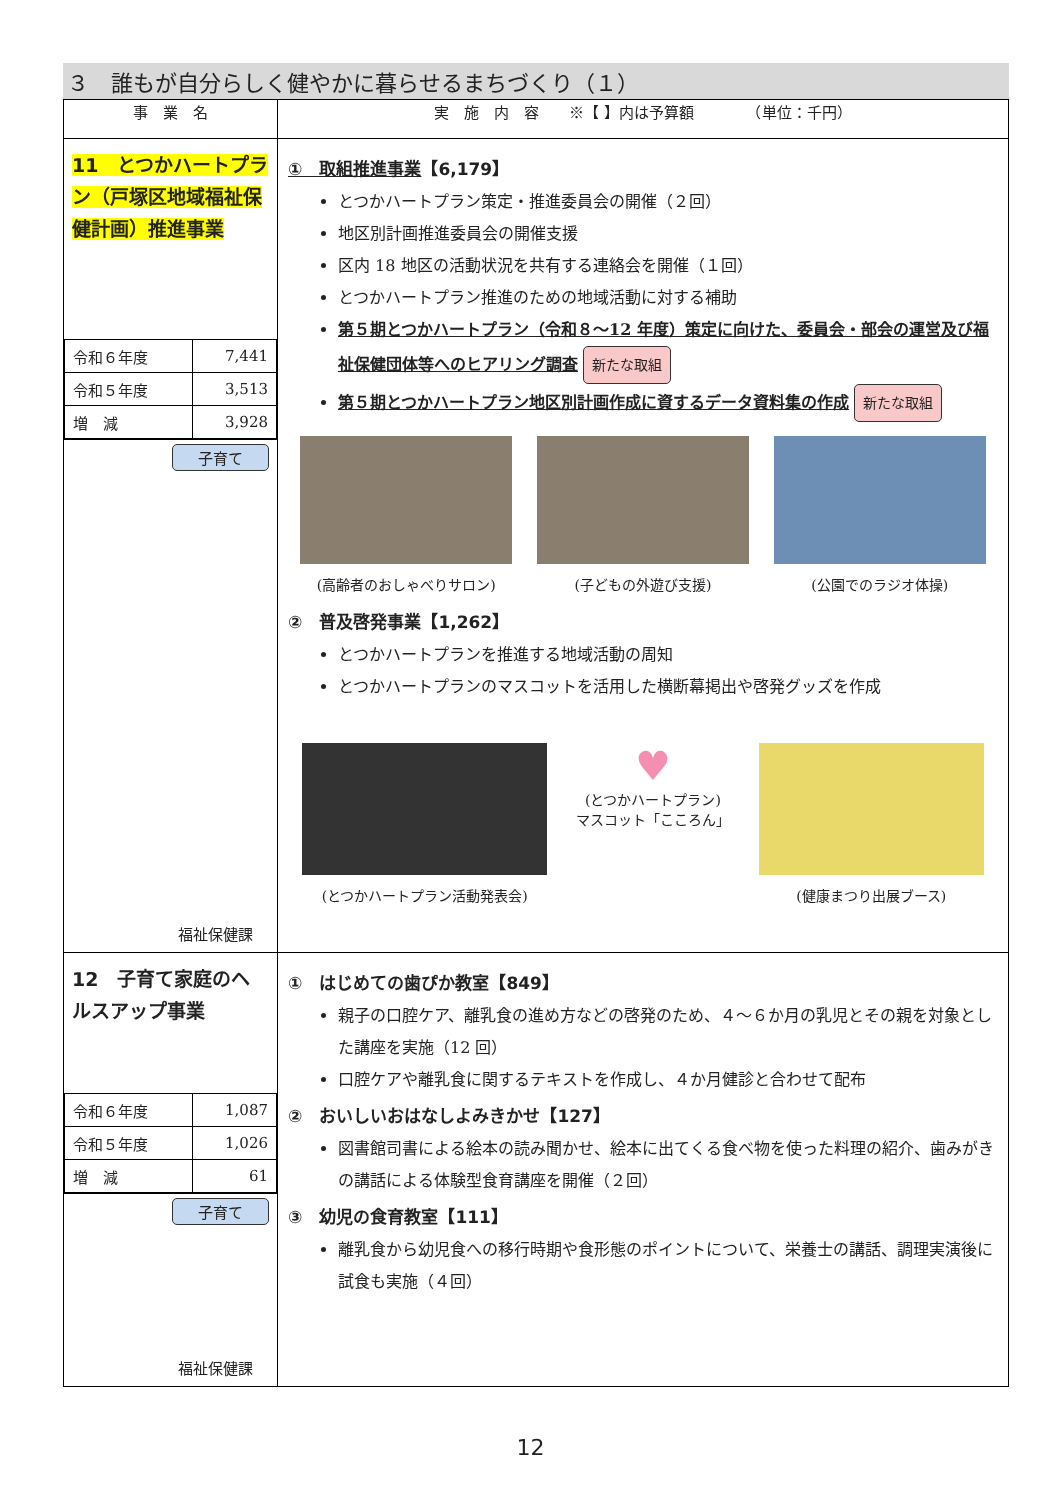３　誰もが自分らしく健やかに暮らせるまちづくり（１）
| 事 業 名 | 実 施 内 容 ※【 】内は予算額 （単位：千円） |
| --- | --- |
| 11 とつかハートプラン（戸塚区地域福祉保健計画）推進事業 / 令和６年度 / 7,441 / / 令和５年度 / 3,513 / / 増 減 / 3,928 / 子育て 福祉保健課 | ① 取組推進事業 【6,179】 とつかハートプラン策定・推進委員会の開催（２回） 地区別計画推進委員会の開催支援 区内 18 地区の活動状況を共有する連絡会を開催（１回） とつかハートプラン推進のための地域活動に対する補助 第５期とつかハートプラン（令和８～12 年度）策定に向けた、委員会・部会の運営及び福祉保健団体等へのヒアリング調査 新たな取組 第５期とつかハートプラン地区別計画作成に資するデータ資料集の作成 新たな取組 (高齢者のおしゃべりサロン) (子どもの外遊び支援) (公園でのラジオ体操) ② 普及啓発事業【1,262】 とつかハートプランを推進する地域活動の周知 とつかハートプランのマスコットを活用した横断幕掲出や啓発グッズを作成 (とつかハートプラン活動発表会) ♥ (とつかハートプラン) マスコット「こころん」 (健康まつり出展ブース) |
| 12 子育て家庭のヘルスアップ事業 / 令和６年度 / 1,087 / / 令和５年度 / 1,026 / / 増 減 / 61 / 子育て 福祉保健課 | ① はじめての歯ぴか教室【849】 親子の口腔ケア、離乳食の進め方などの啓発のため、４～６か月の乳児とその親を対象とした講座を実施（12 回） 口腔ケアや離乳食に関するテキストを作成し、４か月健診と合わせて配布 ② おいしいおはなしよみきかせ【127】 図書館司書による絵本の読み聞かせ、絵本に出てくる食べ物を使った料理の紹介、歯みがきの講話による体験型食育講座を開催（２回） ③ 幼児の食育教室【111】 離乳食から幼児食への移行時期や食形態のポイントについて、栄養士の講話、調理実演後に試食も実施（４回） |
12